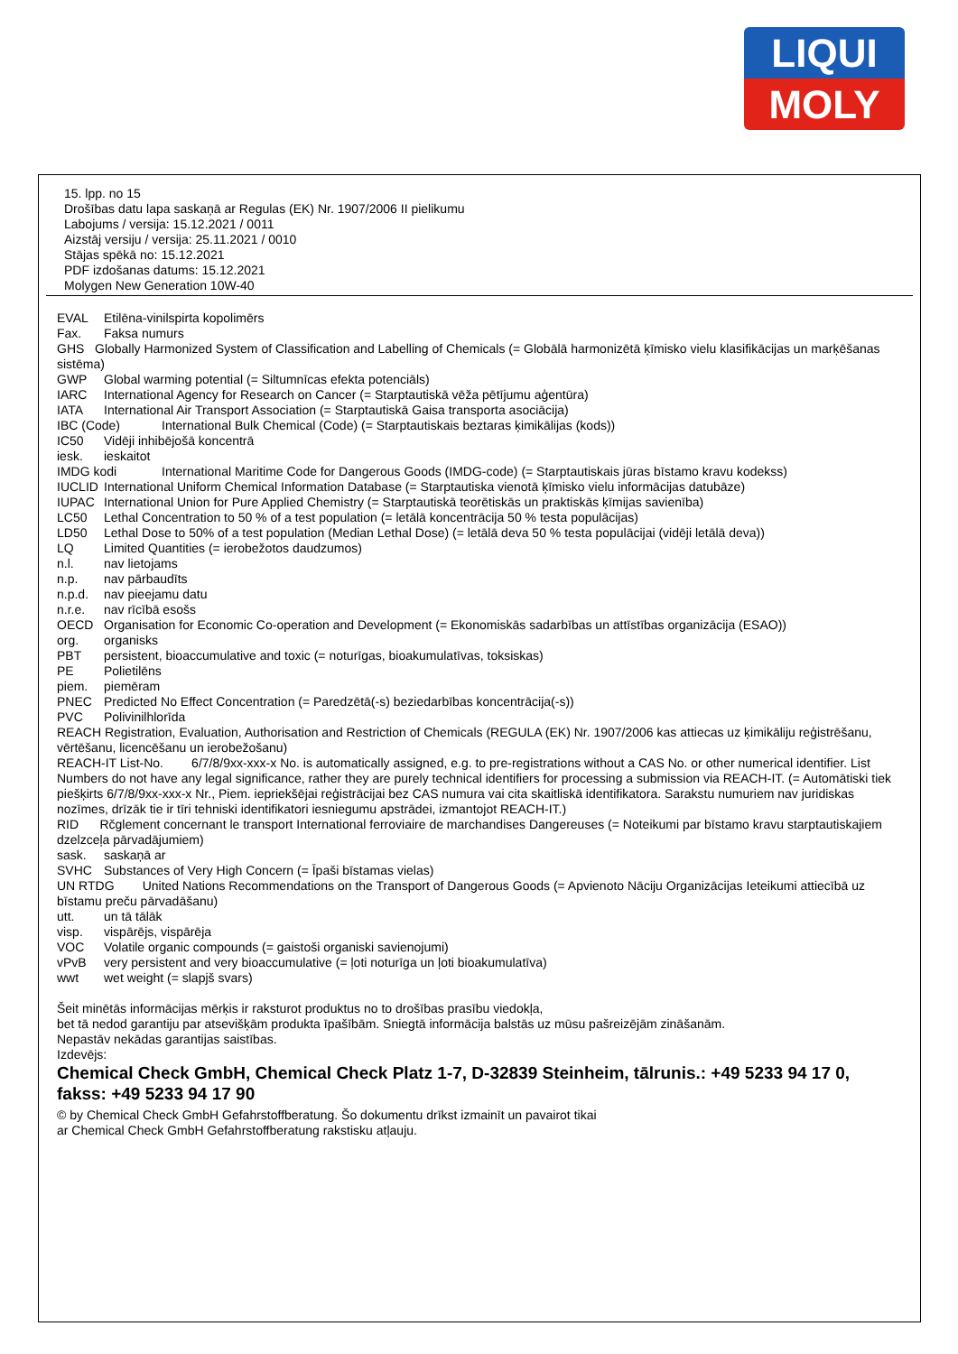LIQUI
MOLY
15. lpp. no 15
Drošības datu lapa saskaņā ar Regulas (EK) Nr. 1907/2006 II pielikumu
Labojums / versija: 15.12.2021 / 0011
Aizstāj versiju / versija: 25.11.2021 / 0010
Stājas spēkā no: 15.12.2021
PDF izdošanas datums: 15.12.2021
Molygen New Generation 10W-40
EVAL Etilēna-vinilspirta kopolimērs
Fax. Faksa numurs
GHS Globally Harmonized System of Classification and Labelling of Chemicals (= Globālā harmonizētā ķīmisko vielu klasifikācijas un marķēšanas sistēma)
GWP Global warming potential (= Siltumnīcas efekta potenciāls)
IARC International Agency for Research on Cancer (= Starptautiskā vēža pētījumu aģentūra)
IATA International Air Transport Association (= Starptautiskā Gaisa transporta asociācija)
IBC (Code) International Bulk Chemical (Code) (= Starptautiskais beztaras ķimikālijas (kods))
IC50 Vidēji inhibējošā koncentrā
iesk. ieskaitot
IMDG kodi International Maritime Code for Dangerous Goods (IMDG-code) (= Starptautiskais jūras bīstamo kravu kodekss)
IUCLID International Uniform Chemical Information Database (= Starptautiska vienotā ķīmisko vielu informācijas datubāze)
IUPAC International Union for Pure Applied Chemistry (= Starptautiskā teorētiskās un praktiskās ķīmijas savienība)
LC50 Lethal Concentration to 50 % of a test population (= letālā koncentrācija 50 % testa populācijas)
LD50 Lethal Dose to 50% of a test population (Median Lethal Dose) (= letālā deva 50 % testa populācijai (vidēji letālā deva))
LQ Limited Quantities (= ierobežotos daudzumos)
n.l. nav lietojams
n.p. nav pārbaudīts
n.p.d. nav pieejamu datu
n.r.e. nav rīcībā esošs
OECD Organisation for Economic Co-operation and Development (= Ekonomiskās sadarbības un attīstības organizācija (ESAO))
org. organisks
PBT persistent, bioaccumulative and toxic (= noturīgas, bioakumulatīvas, toksiskas)
PE Polietilēns
piem. piemēram
PNEC Predicted No Effect Concentration (= Paredzētā(-s) beziedarbības koncentrācija(-s))
PVC Polivinilhlorīda
REACH Registration, Evaluation, Authorisation and Restriction of Chemicals (REGULA (EK) Nr. 1907/2006 kas attiecas uz ķimikāliju reģistrēšanu, vērtēšanu, licencēšanu un ierobežošanu)
REACH-IT List-No. 6/7/8/9xx-xxx-x No. is automatically assigned, e.g. to pre-registrations without a CAS No. or other numerical identifier. List Numbers do not have any legal significance, rather they are purely technical identifiers for processing a submission via REACH-IT. (= Automātiski tiek piešķirts 6/7/8/9xx-xxx-x Nr., Piem. iepriekšējai reģistrācijai bez CAS numura vai cita skaitliskā identifikatora. Sarakstu numuriem nav juridiskas nozīmes, drīzāk tie ir tīri tehniski identifikatori iesniegumu apstrādei, izmantojot REACH-IT.)
RID Rčglement concernant le transport International ferroviaire de marchandises Dangereuses (= Noteikumi par bīstamo kravu starptautiskajiem dzelzceļa pārvadājumiem)
sask. saskaņā ar
SVHC Substances of Very High Concern (= Īpaši bīstamas vielas)
UN RTDG United Nations Recommendations on the Transport of Dangerous Goods (= Apvienoto Nāciju Organizācijas Ieteikumi attiecībā uz bīstamu preču pārvadāšanu)
utt. un tā tālāk
visp. vispārējs, vispārēja
VOC Volatile organic compounds (= gaistoši organiski savienojumi)
vPvB very persistent and very bioaccumulative (= ļoti noturīga un ļoti bioakumulatīva)
wwt wet weight (= slapjš svars)
Šeit minētās informācijas mērķis ir raksturot produktus no to drošības prasību viedokļa,
bet tā nedod garantiju par atsevišķām produkta īpašībām. Sniegtā informācija balstās uz mūsu pašreizējām zināšanām.
Nepastāv nekādas garantijas saistības.
Izdevējs:
Chemical Check GmbH, Chemical Check Platz 1-7, D-32839 Steinheim, tālrunis.: +49 5233 94 17 0, fakss: +49 5233 94 17 90
© by Chemical Check GmbH Gefahrstoffberatung. Šo dokumentu drīkst izmainīt un pavairot tikai
ar Chemical Check GmbH Gefahrstoffberatung rakstisku atļauju.